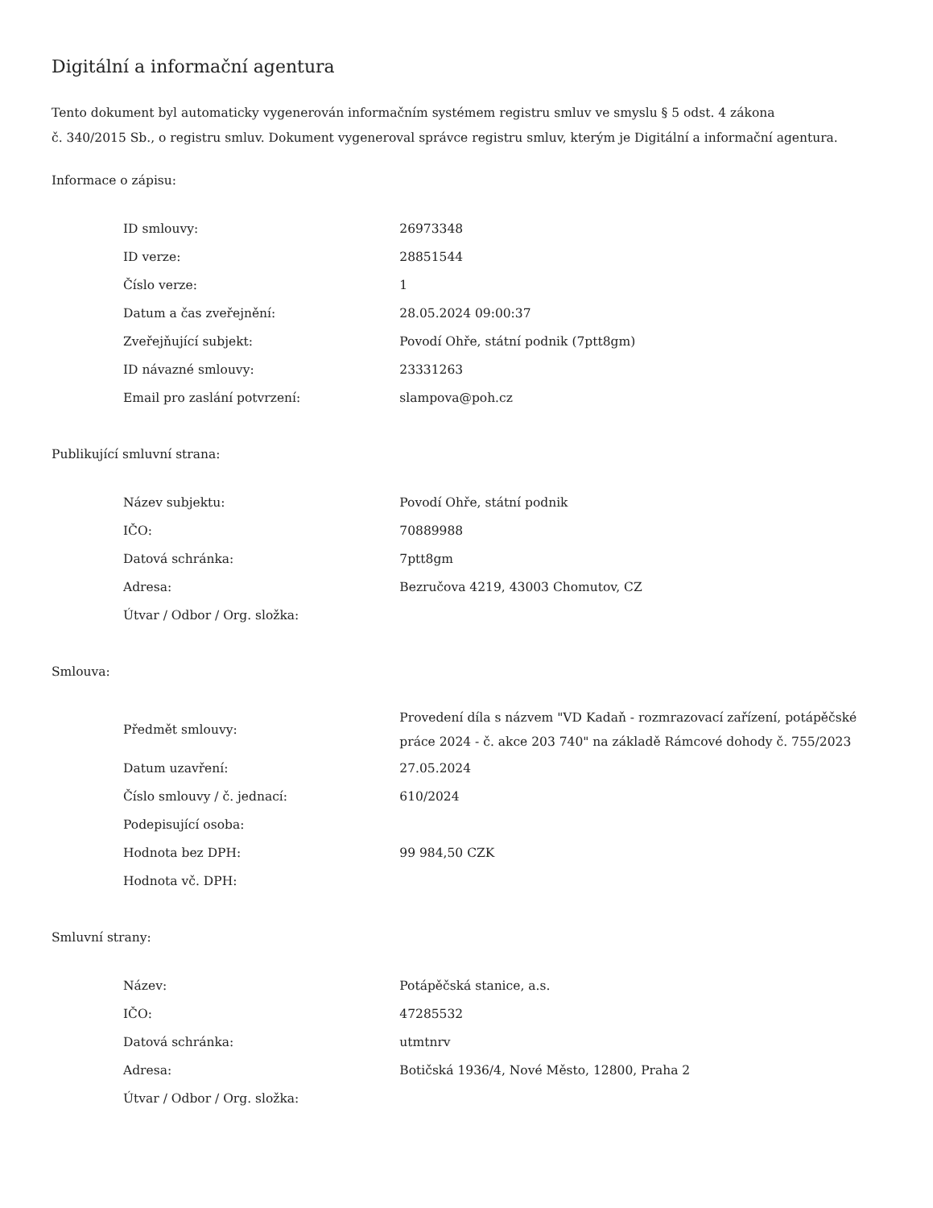Digitální a informační agentura
Tento dokument byl automaticky vygenerován informačním systémem registru smluv ve smyslu § 5 odst. 4 zákona
č. 340/2015 Sb., o registru smluv. Dokument vygeneroval správce registru smluv, kterým je Digitální a informační agentura.
Informace o zápisu:
| ID smlouvy: | 26973348 |
| ID verze: | 28851544 |
| Číslo verze: | 1 |
| Datum a čas zveřejnění: | 28.05.2024 09:00:37 |
| Zveřejňující subjekt: | Povodí Ohře, státní podnik (7ptt8gm) |
| ID návazné smlouvy: | 23331263 |
| Email pro zaslání potvrzení: | slampova@poh.cz |
Publikující smluvní strana:
| Název subjektu: | Povodí Ohře, státní podnik |
| IČO: | 70889988 |
| Datová schránka: | 7ptt8gm |
| Adresa: | Bezručova 4219, 43003 Chomutov, CZ |
| Útvar / Odbor / Org. složka: | |
Smlouva:
| Předmět smlouvy: | Provedení díla s názvem "VD Kadaň - rozmrazovací zařízení, potápěčské práce 2024 - č. akce 203 740" na základě Rámcové dohody č. 755/2023 |
| Datum uzavření: | 27.05.2024 |
| Číslo smlouvy / č. jednací: | 610/2024 |
| Podepisující osoba: | |
| Hodnota bez DPH: | 99 984,50 CZK |
| Hodnota vč. DPH: | |
Smluvní strany:
| Název: | Potápěčská stanice, a.s. |
| IČO: | 47285532 |
| Datová schránka: | utmtnrv |
| Adresa: | Botičská 1936/4, Nové Město, 12800, Praha 2 |
| Útvar / Odbor / Org. složka: | |